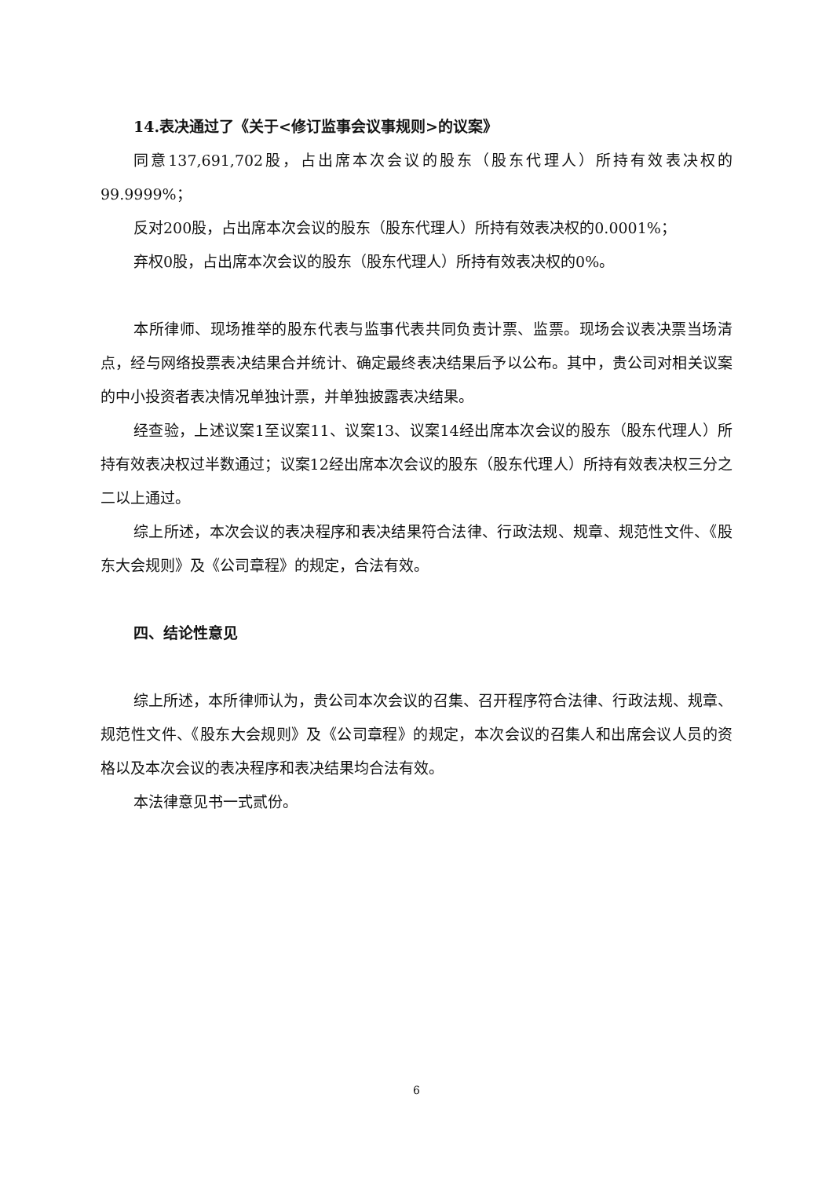14.表决通过了《关于<修订监事会议事规则>的议案》
同意137,691,702股，占出席本次会议的股东（股东代理人）所持有效表决权的99.9999%；
反对200股，占出席本次会议的股东（股东代理人）所持有效表决权的0.0001%；
弃权0股，占出席本次会议的股东（股东代理人）所持有效表决权的0%。
本所律师、现场推举的股东代表与监事代表共同负责计票、监票。现场会议表决票当场清点，经与网络投票表决结果合并统计、确定最终表决结果后予以公布。其中，贵公司对相关议案的中小投资者表决情况单独计票，并单独披露表决结果。
经查验，上述议案1至议案11、议案13、议案14经出席本次会议的股东（股东代理人）所持有效表决权过半数通过；议案12经出席本次会议的股东（股东代理人）所持有效表决权三分之二以上通过。
综上所述，本次会议的表决程序和表决结果符合法律、行政法规、规章、规范性文件、《股东大会规则》及《公司章程》的规定，合法有效。
四、结论性意见
综上所述，本所律师认为，贵公司本次会议的召集、召开程序符合法律、行政法规、规章、规范性文件、《股东大会规则》及《公司章程》的规定，本次会议的召集人和出席会议人员的资格以及本次会议的表决程序和表决结果均合法有效。
本法律意见书一式贰份。
6